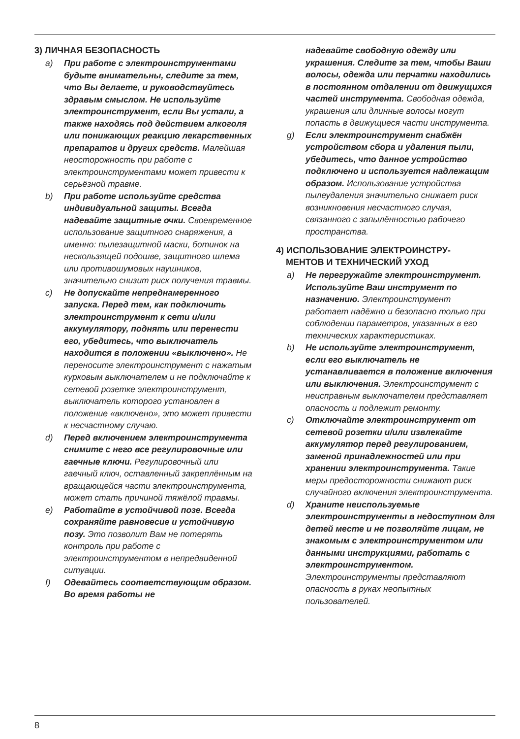3) ЛИЧНАЯ БЕЗОПАСНОСТЬ
a) При работе с электроинструментами будьте внимательны, следите за тем, что Вы делаете, и руководствуйтесь здравым смыслом. Не используйте электроинструмент, если Вы устали, а также находясь под действием алкоголя или понижающих реакцию лекарственных препаратов и других средств. Малейшая неосторожность при работе с электроинструментами может привести к серьёзной травме.
b) При работе используйте средства индивидуальной защиты. Всегда надевайте защитные очки. Своевременное использование защитного снаряжения, а именно: пылезащитной маски, ботинок на нескользящей подошве, защитного шлема или противошумовых наушников, значительно снизит риск получения травмы.
c) Не допускайте непреднамеренного запуска. Перед тем, как подключить электроинструмент к сети и/или аккумулятору, поднять или перенести его, убедитесь, что выключатель находится в положении «выключено». Не переносите электроинструмент с нажатым курковым выключателем и не подключайте к сетевой розетке электроинструмент, выключатель которого установлен в положение «включено», это может привести к несчастному случаю.
d) Перед включением электроинструмента снимите с него все регулировочные или гаечные ключи. Регулировочный или гаечный ключ, оставленный закреплённым на вращающейся части электроинструмента, может стать причиной тяжёлой травмы.
e) Работайте в устойчивой позе. Всегда сохраняйте равновесие и устойчивую позу. Это позволит Вам не потерять контроль при работе с электроинструментом в непредвиденной ситуации.
f) Одевайтесь соответствующим образом. Во время работы не
надевайте свободную одежду или украшения. Следите за тем, чтобы Ваши волосы, одежда или перчатки находились в постоянном отдалении от движущихся частей инструмента. Свободная одежда, украшения или длинные волосы могут попасть в движущиеся части инструмента.
g) Если электроинструмент снабжён устройством сбора и удаления пыли, убедитесь, что данное устройство подключено и используется надлежащим образом. Использование устройства пылеудаления значительно снижает риск возникновения несчастного случая, связанного с запылённостью рабочего пространства.
4) ИСПОЛЬЗОВАНИЕ ЭЛЕКТРОИНСТРУ-
МЕНТОВ И ТЕХНИЧЕСКИЙ УХОД
a) Не перегружайте электроинструмент. Используйте Ваш инструмент по назначению. Электроинструмент работает надёжно и безопасно только при соблюдении параметров, указанных в его технических характеристиках.
b) Не используйте электроинструмент, если его выключатель не устанавливается в положение включения или выключения. Электроинструмент с неисправным выключателем представляет опасность и подлежит ремонту.
c) Отключайте электроинструмент от сетевой розетки и/или извлекайте аккумулятор перед регулированием, заменой принадлежностей или при хранении электроинструмента. Такие меры предосторожности снижают риск случайного включения электроинструмента.
d) Храните неиспользуемые электроинструменты в недоступном для детей месте и не позволяйте лицам, не знакомым с электроинструментом или данными инструкциями, работать с электроинструментом. Электроинструменты представляют опасность в руках неопытных пользователей.
8